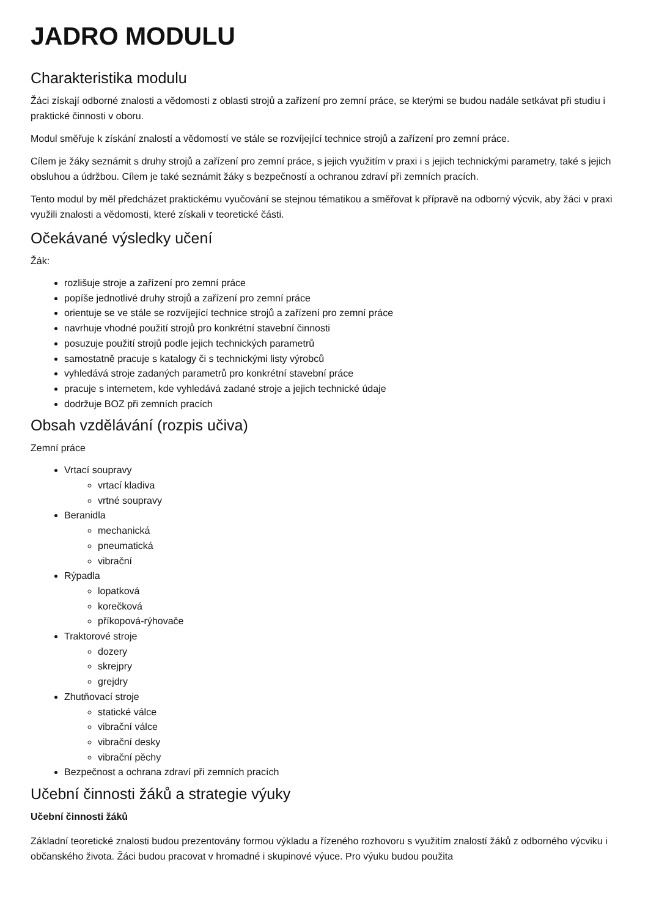JADRO MODULU
Charakteristika modulu
Žáci získají odborné znalosti a vědomosti z oblasti strojů a zařízení pro zemní práce, se kterými se budou nadále setkávat při studiu i praktické činnosti v oboru.
Modul směřuje k získání znalostí a vědomostí ve stále se rozvíjející technice strojů a zařízení pro zemní práce.
Cílem je žáky seznámit s druhy strojů a zařízení pro zemní práce, s jejich využitím v praxi i s jejich technickými parametry, také s jejich obsluhou a údržbou. Cílem je také seznámit žáky s bezpečností a ochranou zdraví při zemních pracích.
Tento modul by měl předcházet praktickému vyučování se stejnou tématikou a směřovat k přípravě na odborný výcvik, aby žáci v praxi využili znalosti a vědomosti, které získali v teoretické části.
Očekávané výsledky učení
Žák:
rozlišuje stroje a zařízení pro zemní práce
popíše jednotlivé druhy strojů a zařízení pro zemní práce
orientuje se ve stále se rozvíjející technice strojů a zařízení pro zemní práce
navrhuje vhodné použití strojů pro konkrétní stavební činnosti
posuzuje použití strojů podle jejich technických parametrů
samostatně pracuje s katalogy či s technickými listy výrobců
vyhledává stroje zadaných parametrů pro konkrétní stavební práce
pracuje s internetem, kde vyhledává zadané stroje a jejich technické údaje
dodržuje BOZ při zemních pracích
Obsah vzdělávání (rozpis učiva)
Zemní práce
Vrtací soupravy
vrtací kladiva
vrtné soupravy
Beranidla
mechanická
pneumatická
vibrační
Rýpadla
lopatková
korečková
příkopová-rýhovače
Traktorové stroje
dozery
skrejpry
grejdry
Zhutňovací stroje
statické válce
vibrační válce
vibrační desky
vibrační pěchy
Bezpečnost a ochrana zdraví při zemních pracích
Učební činnosti žáků a strategie výuky
Učební činnosti žáků
Základní teoretické znalosti budou prezentovány formou výkladu a řízeného rozhovoru s využitím znalostí žáků z odborného výcviku i občanského života. Žáci budou pracovat v hromadné i skupinové výuce. Pro výuku budou použita